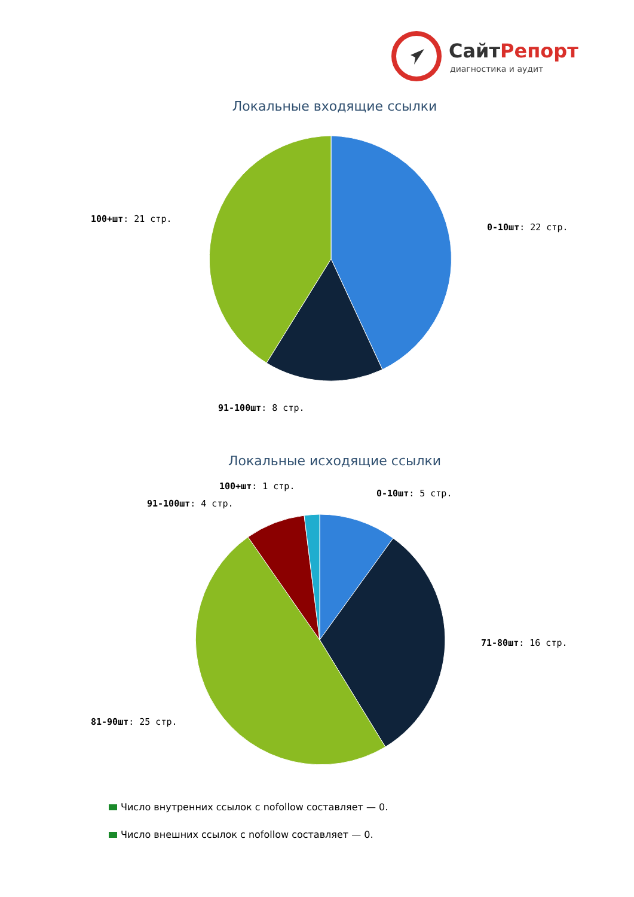СайтРепорт
диагностика и аудит
Локальные входящие ссылки
0-10шт: 22 стр.
100+шт: 21 стр.
91-100шт: 8 стр.
Локальные исходящие ссылки
0-10шт: 5 стр.
100+шт: 1 стр.
91-100шт: 4 стр.
71-80шт: 16 стр.
81-90шт: 25 стр.
Число внутренних ссылок с nofollow составляет — 0.
Число внешних ссылок с nofollow составляет — 0.